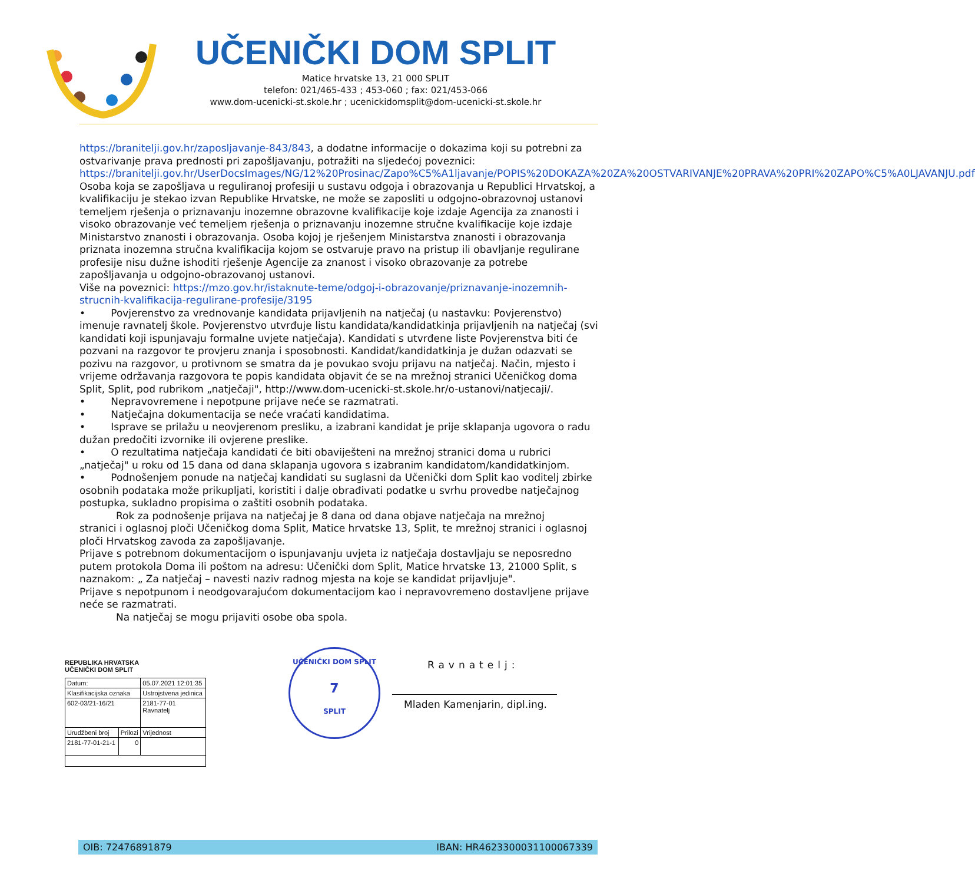UČENIČKI DOM SPLIT
Matice hrvatske 13, 21 000 SPLIT
telefon: 021/465-433 ; 453-060 ; fax: 021/453-066
www.dom-ucenicki-st.skole.hr ; ucenickidomsplit@dom-ucenicki-st.skole.hr
https://branitelji.gov.hr/zaposljavanje-843/843, a dodatne informacije o dokazima koji su potrebni za ostvarivanje prava prednosti pri zapošljavanju, potražiti na sljedećoj poveznici: https://branitelji.gov.hr/UserDocsImages/NG/12%20Prosinac/Zapo%C5%A1ljavanje/POPIS%20DOKAZA%20ZA%20OSTVARIVANJE%20PRAVA%20PRI%20ZAPO%C5%A0LJAVANJU.pdf
Osoba koja se zapošljava u reguliranoj profesiji u sustavu odgoja i obrazovanja u Republici Hrvatskoj, a kvalifikaciju je stekao izvan Republike Hrvatske, ne može se zaposliti u odgojno-obrazovnoj ustanovi temeljem rješenja o priznavanju inozemne obrazovne kvalifikacije koje izdaje Agencija za znanosti i visoko obrazovanje već temeljem rješenja o priznavanju inozemne stručne kvalifikacije koje izdaje Ministarstvo znanosti i obrazovanja. Osoba kojoj je rješenjem Ministarstva znanosti i obrazovanja priznata inozemna stručna kvalifikacija kojom se ostvaruje pravo na pristup ili obavljanje regulirane profesije nisu dužne ishoditi rješenje Agencije za znanost i visoko obrazovanje za potrebe zapošljavanja u odgojno-obrazovanoj ustanovi.
Više na poveznici: https://mzo.gov.hr/istaknute-teme/odgoj-i-obrazovanje/priznavanje-inozemnih-strucnih-kvalifikacija-regulirane-profesije/3195
• Povjerenstvo za vrednovanje kandidata prijavljenih na natječaj (u nastavku: Povjerenstvo) imenuje ravnatelj škole. Povjerenstvo utvrđuje listu kandidata/kandidatkinja prijavljenih na natječaj (svi kandidati koji ispunjavaju formalne uvjete natječaja). Kandidati s utvrđene liste Povjerenstva biti će pozvani na razgovor te provjeru znanja i sposobnosti. Kandidat/kandidatkinja je dužan odazvati se pozivu na razgovor, u protivnom se smatra da je povukao svoju prijavu na natječaj. Način, mjesto i vrijeme održavanja razgovora te popis kandidata objavit će se na mrežnoj stranici Učeničkog doma Split, Split, pod rubrikom „natječaji", http://www.dom-ucenicki-st.skole.hr/o-ustanovi/natjecaji/.
• Nepravovremene i nepotpune prijave neće se razmatrati.
• Natječajna dokumentacija se neće vraćati kandidatima.
• Isprave se prilažu u neovjerenom presliku, a izabrani kandidat je prije sklapanja ugovora o radu dužan predočiti izvornike ili ovjerene preslike.
• O rezultatima natječaja kandidati će biti obaviješteni na mrežnoj stranici doma u rubrici „natječaj" u roku od 15 dana od dana sklapanja ugovora s izabranim kandidatom/kandidatkinjom.
• Podnošenjem ponude na natječaj kandidati su suglasni da Učenički dom Split kao voditelj zbirke osobnih podataka može prikupljati, koristiti i dalje obrađivati podatke u svrhu provedbe natječajnog postupka, sukladno propisima o zaštiti osobnih podataka.
Rok za podnošenje prijava na natječaj je 8 dana od dana objave natječaja na mrežnoj
stranici i oglasnoj ploči Učeničkog doma Split, Matice hrvatske 13, Split, te mrežnoj stranici i oglasnoj ploči Hrvatskog zavoda za zapošljavanje.
Prijave s potrebnom dokumentacijom o ispunjavanju uvjeta iz natječaja dostavljaju se neposredno putem protokola Doma ili poštom na adresu: Učenički dom Split, Matice hrvatske 13, 21000 Split, s naznakom: „ Za natječaj – navesti naziv radnog mjesta na koje se kandidat prijavljuje".
Prijave s nepotpunom i neodgovarajućom dokumentacijom kao i nepravovremeno dostavljene prijave neće se razmatrati.
Na natječaj se mogu prijaviti osobe oba spola.
REPUBLIKA HRVATSKA
UČENIČKI DOM SPLIT
| Datum: | | 05.07.2021 12:01:35 |
| Klasifikacijska oznaka | | Ustrojstvena jedinica |
| 602-03/21-16/21 | | 2181-77-01 Ravnatelj |
| Urudžbeni broj | Prilozi | Vrijednost |
| 2181-77-01-21-1 | 0 | |
UČENIČKI DOM SPLIT
7
SPLIT
Ravnatelj:
Mladen Kamenjarin, dipl.ing.
OIB: 72476891879 IBAN: HR4623300031100067339